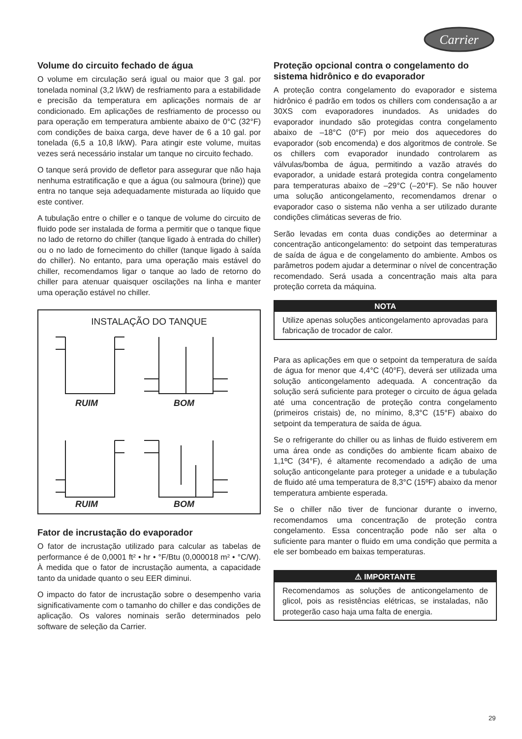Carrier
Volume do circuito fechado de água
O volume em circulação será igual ou maior que 3 gal. por tonelada nominal (3,2 l/kW) de resfriamento para a estabilidade e precisão da temperatura em aplicações normais de ar condicionado. Em aplicações de resfriamento de processo ou para operação em temperatura ambiente abaixo de 0°C (32°F) com condições de baixa carga, deve haver de 6 a 10 gal. por tonelada (6,5 a 10,8 l/kW). Para atingir este volume, muitas vezes será necessário instalar um tanque no circuito fechado.
O tanque será provido de defletor para assegurar que não haja nenhuma estratificação e que a água (ou salmoura (brine)) que entra no tanque seja adequadamente misturada ao líquido que este contiver.
A tubulação entre o chiller e o tanque de volume do circuito de fluido pode ser instalada de forma a permitir que o tanque fique no lado de retorno do chiller (tanque ligado à entrada do chiller) ou o no lado de fornecimento do chiller (tanque ligado à saída do chiller). No entanto, para uma operação mais estável do chiller, recomendamos ligar o tanque ao lado de retorno do chiller para atenuar quaisquer oscilações na linha e manter uma operação estável no chiller.
INSTALAÇÃO DO TANQUE
RUIM
BOM
RUIM
BOM
Fator de incrustação do evaporador
O fator de incrustação utilizado para calcular as tabelas de performance é de 0,0001 ft² • hr • °F/Btu (0,000018 m² • °C/W). À medida que o fator de incrustação aumenta, a capacidade tanto da unidade quanto o seu EER diminui.
O impacto do fator de incrustação sobre o desempenho varia significativamente com o tamanho do chiller e das condições de aplicação. Os valores nominais serão determinados pelo software de seleção da Carrier.
Proteção opcional contra o congelamento do sistema hidrônico e do evaporador
A proteção contra congelamento do evaporador e sistema hidrônico é padrão em todos os chillers com condensação a ar 30XS com evaporadores inundados. As unidades do evaporador inundado são protegidas contra congelamento abaixo de –18°C (0°F) por meio dos aquecedores do evaporador (sob encomenda) e dos algoritmos de controle. Se os chillers com evaporador inundado controlarem as válvulas/bomba de água, permitindo a vazão através do evaporador, a unidade estará protegida contra congelamento para temperaturas abaixo de –29°C (–20°F). Se não houver uma solução anticongelamento, recomendamos drenar o evaporador caso o sistema não venha a ser utilizado durante condições climáticas severas de frio.
Serão levadas em conta duas condições ao determinar a concentração anticongelamento: do setpoint das temperaturas de saída de água e de congelamento do ambiente. Ambos os parâmetros podem ajudar a determinar o nível de concentração recomendado. Será usada a concentração mais alta para proteção correta da máquina.
NOTA
Utilize apenas soluções anticongelamento aprovadas para fabricação de trocador de calor.
Para as aplicações em que o setpoint da temperatura de saída de água for menor que 4,4°C (40°F), deverá ser utilizada uma solução anticongelamento adequada. A concentração da solução será suficiente para proteger o circuito de água gelada até uma concentração de proteção contra congelamento (primeiros cristais) de, no mínimo, 8,3°C (15°F) abaixo do setpoint da temperatura de saída de água.
Se o refrigerante do chiller ou as linhas de fluido estiverem em uma área onde as condições do ambiente ficam abaixo de 1,1ºC (34°F), é altamente recomendado a adição de uma solução anticongelante para proteger a unidade e a tubulação de fluido até uma temperatura de 8,3°C (15ºF) abaixo da menor temperatura ambiente esperada.
Se o chiller não tiver de funcionar durante o inverno, recomendamos uma concentração de proteção contra congelamento. Essa concentração pode não ser alta o suficiente para manter o fluido em uma condição que permita a ele ser bombeado em baixas temperaturas.
⚠ IMPORTANTE
Recomendamos as soluções de anticongelamento de glicol, pois as resistências elétricas, se instaladas, não protegerão caso haja uma falta de energia.
29